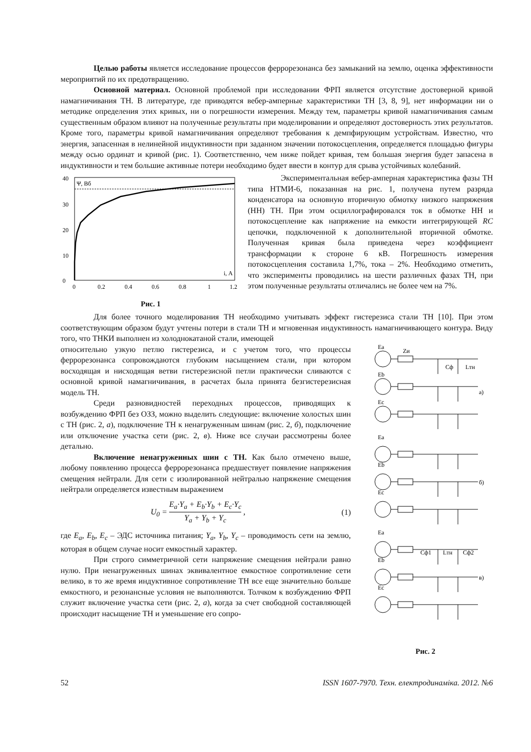Целью работы является исследование процессов феррорезонанса без замыканий на землю, оценка эффективности мероприятий по их предотвращению.
Основной материал. Основной проблемой при исследовании ФРП является отсутствие достоверной кривой намагничивания ТН. В литературе, где приводятся вебер-амперные характеристики ТН [3, 8, 9], нет информации ни о методике определения этих кривых, ни о погрешности измерения. Между тем, параметры кривой намагничивания самым существенным образом влияют на полученные результаты при моделировании и определяют достоверность этих результатов. Кроме того, параметры кривой намагничивания определяют требования к демпфирующим устройствам. Известно, что энергия, запасенная в нелинейной индуктивности при заданном значении потокосцепления, определяется площадью фигуры между осью ординат и кривой (рис. 1). Соответственно, чем ниже пойдет кривая, тем большая энергия будет запасена в индуктивности и тем большие активные потери необходимо будет ввести в контур для срыва устойчивых колебаний.
40
30
20
10
0
0
0.2
0.4
0.6
0.8
1
1.2
Ψ, Вб
i, А
Рис. 1
Экспериментальная вебер-амперная характеристика фазы ТН типа НТМИ-6, показанная на рис. 1, получена путем разряда конденсатора на основную вторичную обмотку низкого напряжения (НН) ТН. При этом осциллографировался ток в обмотке НН и потокосцепление как напряжение на емкости интегрирующей RC цепочки, подключенной к дополнительной вторичной обмотке. Полученная кривая была приведена через коэффициент трансформации к стороне 6 кВ. Погрешность измерения потокосцепления составила 1,7%, тока – 2%. Необходимо отметить, что эксперименты проводились на шести различных фазах ТН, при этом полученные результаты отличались не более чем на 7%.
Для более точного моделирования ТН необходимо учитывать эффект гистерезиса стали ТН [10]. При этом соответствующим образом будут учтены потери в стали ТН и мгновенная индуктивность намагничивающего контура. Виду того, что ТНКИ выполнен из холоднокатаной стали, имеющей
относительно узкую петлю гистерезиса, и с учетом того, что процессы феррорезонанса сопровождаются глубоким насыщением стали, при котором восходящая и нисходящая ветви гистерезисной петли практически сливаются с основной кривой намагничивания, в расчетах была принята безгистерезисная модель ТН.
Среди разновидностей переходных процессов, приводящих к возбуждению ФРП без ОЗЗ, можно выделить следующие: включение холостых шин с ТН (рис. 2, а), подключение ТН к ненагруженным шинам (рис. 2, б), подключение или отключение участка сети (рис. 2, в). Ниже все случаи рассмотрены более детально.
Включение ненагруженных шин с ТН. Как было отмечено выше, любому появлению процесса феррорезонанса предшествует появление напряжения смещения нейтрали. Для сети с изолированной нейтралью напряжение смещения нейтрали определяется известным выражением
U<sub>0</sub> = E<sub>a</sub>·Y<sub>a</sub> + E<sub>b</sub>·Y<sub>b</sub> + E<sub>c</sub>·Y<sub>c</sub> Y<sub>a</sub> + Y<sub>b</sub> + Y<sub>c</sub> , (1)
где E<sub>a</sub>, E<sub>b</sub>, E<sub>c</sub> – ЭДС источника питания; Y<sub>a</sub>, Y<sub>b</sub>, Y<sub>c</sub> – проводимость сети на землю, которая в общем случае носит емкостный характер.
При строго симметричной сети напряжение смещения нейтрали равно нулю. При ненагруженных шинах эквивалентное емкостное сопротивление сети велико, в то же время индуктивное сопротивление ТН все еще значительно больше емкостного, и резонансные условия не выполняются. Толчком к возбуждению ФРП служит включение участка сети (рис. 2, а), когда за счет свободной составляющей происходит насыщение ТН и уменьшение его сопро-
Eа
Zи
Cф
Lтн
Eb
Ec
а)
Eа
Eb
Ec
б)
Eа
Eb
Ec
в)
Cф1
Lтн
Cф2
Рис. 2
52 ISSN 1607-7970. Техн. електродинаміка. 2012. №6